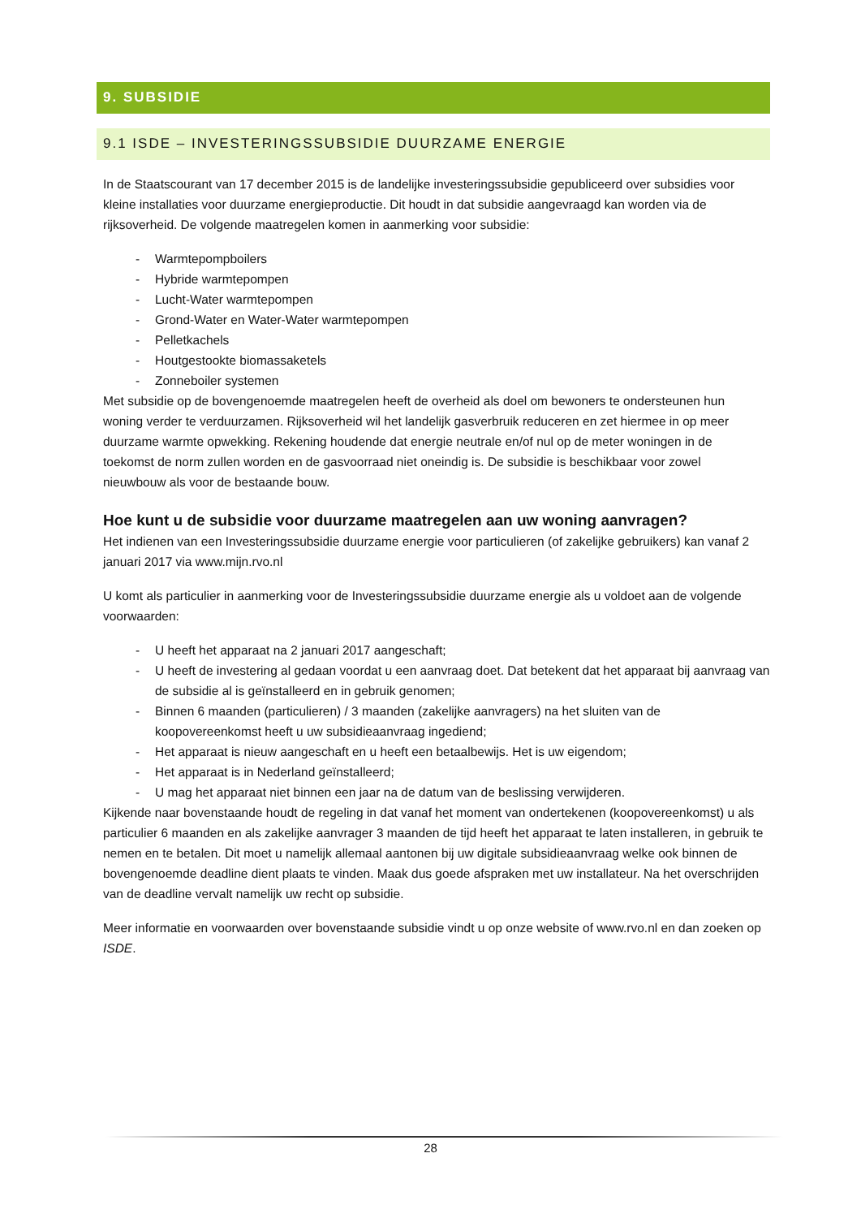9. SUBSIDIE
9.1 ISDE – INVESTERINGSSUBSIDIE DUURZAME ENERGIE
In de Staatscourant van 17 december 2015 is de landelijke investeringssubsidie gepubliceerd over subsidies voor kleine installaties voor duurzame energieproductie. Dit houdt in dat subsidie aangevraagd kan worden via de rijksoverheid. De volgende maatregelen komen in aanmerking voor subsidie:
- Warmtepompboilers
- Hybride warmtepompen
- Lucht-Water warmtepompen
- Grond-Water en Water-Water warmtepompen
- Pelletkachels
- Houtgestookte biomassaketels
- Zonneboiler systemen
Met subsidie op de bovengenoemde maatregelen heeft de overheid als doel om bewoners te ondersteunen hun woning verder te verduurzamen. Rijksoverheid wil het landelijk gasverbruik reduceren en zet hiermee in op meer duurzame warmte opwekking. Rekening houdende dat energie neutrale en/of nul op de meter woningen in de toekomst de norm zullen worden en de gasvoorraad niet oneindig is. De subsidie is beschikbaar voor zowel nieuwbouw als voor de bestaande bouw.
Hoe kunt u de subsidie voor duurzame maatregelen aan uw woning aanvragen?
Het indienen van een Investeringssubsidie duurzame energie voor particulieren (of zakelijke gebruikers) kan vanaf 2 januari 2017 via www.mijn.rvo.nl
U komt als particulier in aanmerking voor de Investeringssubsidie duurzame energie als u voldoet aan de volgende voorwaarden:
- U heeft het apparaat na 2 januari 2017 aangeschaft;
- U heeft de investering al gedaan voordat u een aanvraag doet. Dat betekent dat het apparaat bij aanvraag van de subsidie al is geïnstalleerd en in gebruik genomen;
- Binnen 6 maanden (particulieren) / 3 maanden (zakelijke aanvragers) na het sluiten van de koopovereenkomst heeft u uw subsidieaanvraag ingediend;
- Het apparaat is nieuw aangeschaft en u heeft een betaalbewijs. Het is uw eigendom;
- Het apparaat is in Nederland geïnstalleerd;
- U mag het apparaat niet binnen een jaar na de datum van de beslissing verwijderen.
Kijkende naar bovenstaande houdt de regeling in dat vanaf het moment van ondertekenen (koopovereenkomst) u als particulier 6 maanden en als zakelijke aanvrager 3 maanden de tijd heeft het apparaat te laten installeren, in gebruik te nemen en te betalen. Dit moet u namelijk allemaal aantonen bij uw digitale subsidieaanvraag welke ook binnen de bovengenoemde deadline dient plaats te vinden. Maak dus goede afspraken met uw installateur. Na het overschrijden van de deadline vervalt namelijk uw recht op subsidie.
Meer informatie en voorwaarden over bovenstaande subsidie vindt u op onze website of www.rvo.nl en dan zoeken op ISDE.
28